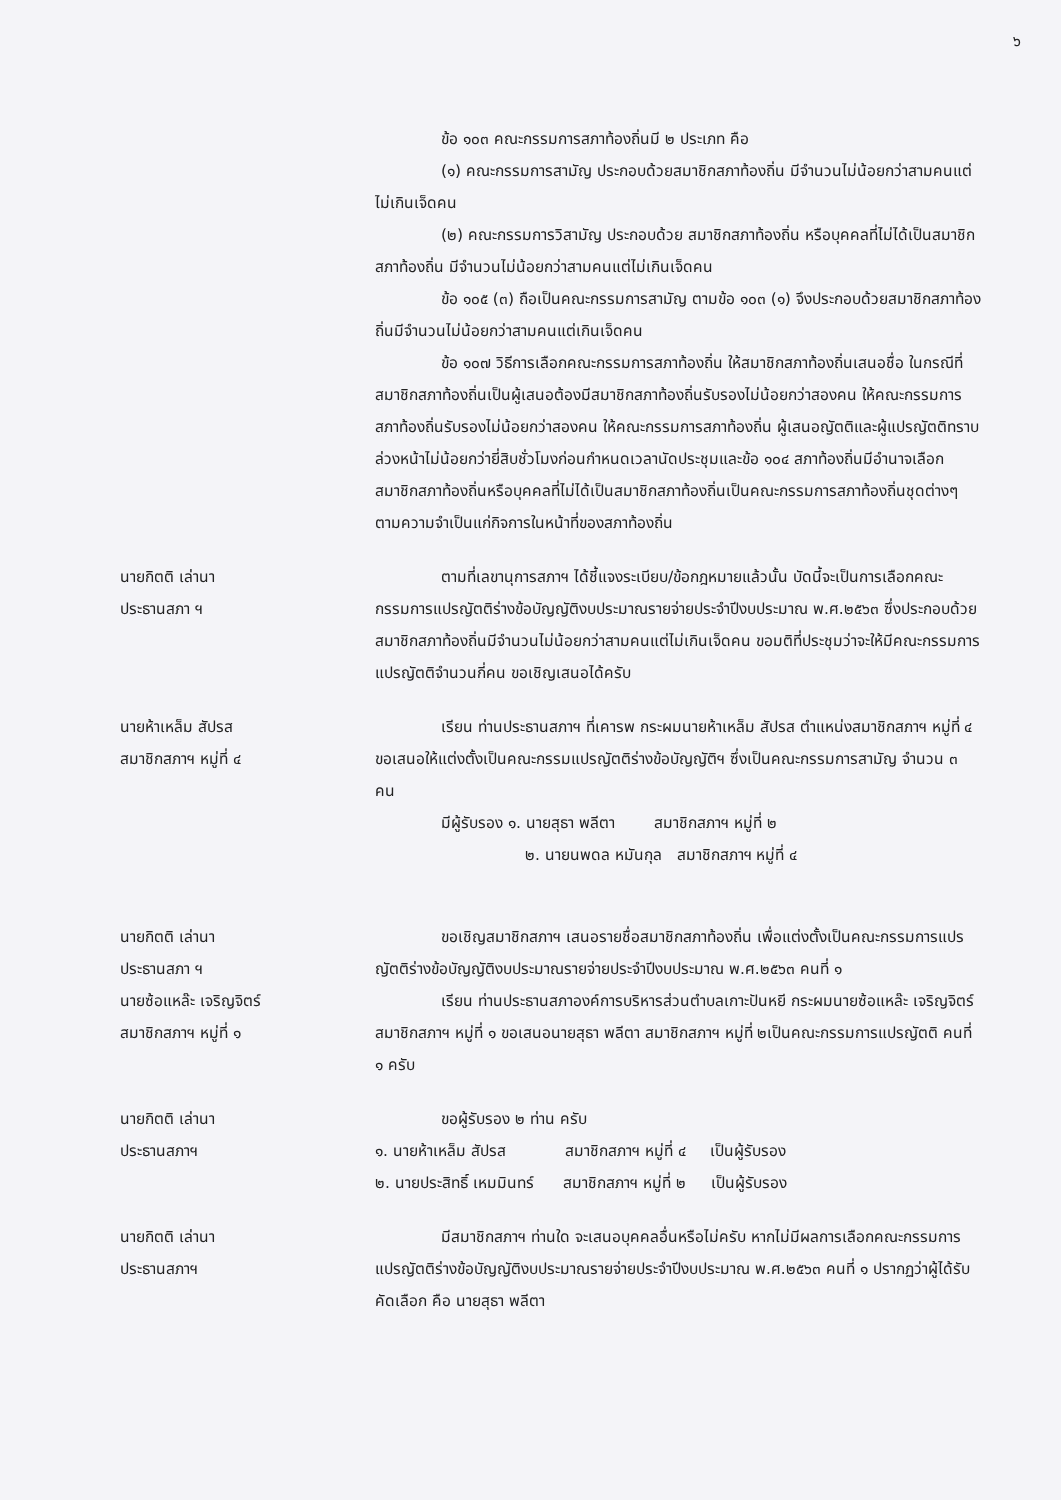๖
ข้อ ๑๐๓ คณะกรรมการสภาท้องถิ่นมี ๒ ประเภท คือ
(๑) คณะกรรมการสามัญ ประกอบด้วยสมาชิกสภาท้องถิ่น มีจำนวนไม่น้อยกว่าสามคนแต่ไม่เกินเจ็ดคน
(๒) คณะกรรมการวิสามัญ ประกอบด้วย สมาชิกสภาท้องถิ่น หรือบุคคลที่ไม่ได้เป็นสมาชิกสภาท้องถิ่น มีจำนวนไม่น้อยกว่าสามคนแต่ไม่เกินเจ็ดคน
ข้อ ๑๐๕ (๓) ถือเป็นคณะกรรมการสามัญ ตามข้อ ๑๐๓ (๑) จึงประกอบด้วยสมาชิกสภาท้องถิ่นมีจำนวนไม่น้อยกว่าสามคนแต่เกินเจ็ดคน
ข้อ ๑๐๗ วิธีการเลือกคณะกรรมการสภาท้องถิ่น ให้สมาชิกสภาท้องถิ่นเสนอชื่อ ในกรณีที่สมาชิกสภาท้องถิ่นเป็นผู้เสนอต้องมีสมาชิกสภาท้องถิ่นรับรองไม่น้อยกว่าสองคน ให้คณะกรรมการสภาท้องถิ่นรับรองไม่น้อยกว่าสองคน ให้คณะกรรมการสภาท้องถิ่น ผู้เสนอญัตติและผู้แปรญัตติทราบล่วงหน้าไม่น้อยกว่ายี่สิบชั่วโมงก่อนกำหนดเวลานัดประชุมและข้อ ๑๐๔ สภาท้องถิ่นมีอำนาจเลือกสมาชิกสภาท้องถิ่นหรือบุคคลที่ไม่ได้เป็นสมาชิกสภาท้องถิ่นเป็นคณะกรรมการสภาท้องถิ่นชุดต่างๆ ตามความจำเป็นแก่กิจการในหน้าที่ของสภาท้องถิ่น
นายกิตติ เล่านา
ประธานสภา ฯ
ตามที่เลขานุการสภาฯ ได้ชี้แจงระเบียบ/ข้อกฎหมายแล้วนั้น บัดนี้จะเป็นการเลือกคณะกรรมการแปรญัตติร่างข้อบัญญัติงบประมาณรายจ่ายประจำปีงบประมาณ พ.ศ.๒๕๖๓ ซึ่งประกอบด้วย สมาชิกสภาท้องถิ่นมีจำนวนไม่น้อยกว่าสามคนแต่ไม่เกินเจ็ดคน ขอมติที่ประชุมว่าจะให้มีคณะกรรมการแปรญัตติจำนวนกี่คน ขอเชิญเสนอได้ครับ
นายห้าเหล็ม สัปรส
สมาชิกสภาฯ หมู่ที่ ๔
เรียน ท่านประธานสภาฯ ที่เคารพ กระผมนายห้าเหล็ม สัปรส ตำแหน่งสมาชิกสภาฯ หมู่ที่ ๔ ขอเสนอให้แต่งตั้งเป็นคณะกรรมแปรญัตติร่างข้อบัญญัติฯ ซึ่งเป็นคณะกรรมการสามัญ จำนวน ๓ คน
มีผู้รับรอง ๑. นายสุธา พลีตา สมาชิกสภาฯ หมู่ที่ ๒
๒. นายนพดล หมันกุล สมาชิกสภาฯ หมู่ที่ ๔
นายกิตติ เล่านา
ประธานสภา ฯ
ขอเชิญสมาชิกสภาฯ เสนอรายชื่อสมาชิกสภาท้องถิ่น เพื่อแต่งตั้งเป็นคณะกรรมการแปรญัตติร่างข้อบัญญัติงบประมาณรายจ่ายประจำปีงบประมาณ พ.ศ.๒๕๖๓ คนที่ ๑
นายซ้อแหล๊ะ เจริญจิตร์
สมาชิกสภาฯ หมู่ที่ ๑
เรียน ท่านประธานสภาองค์การบริหารส่วนตำบลเกาะปันหยี กระผมนายซ้อแหล๊ะ เจริญจิตร์ สมาชิกสภาฯ หมู่ที่ ๑ ขอเสนอนายสุธา พลีตา สมาชิกสภาฯ หมู่ที่ ๒เป็นคณะกรรมการแปรญัตติ คนที่ ๑ ครับ
นายกิตติ เล่านา
ประธานสภาฯ
ขอผู้รับรอง ๒ ท่าน ครับ
๑. นายห้าเหล็ม สัปรส สมาชิกสภาฯ หมู่ที่ ๔ เป็นผู้รับรอง
๒. นายประสิทธิ์ เหมมินทร์ สมาชิกสภาฯ หมู่ที่ ๒ เป็นผู้รับรอง
นายกิตติ เล่านา
ประธานสภาฯ
มีสมาชิกสภาฯ ท่านใด จะเสนอบุคคลอื่นหรือไม่ครับ หากไม่มีผลการเลือกคณะกรรมการแปรญัตติร่างข้อบัญญัติงบประมาณรายจ่ายประจำปีงบประมาณ พ.ศ.๒๕๖๓ คนที่ ๑ ปรากฏว่าผู้ได้รับคัดเลือก คือ นายสุธา พลีตา